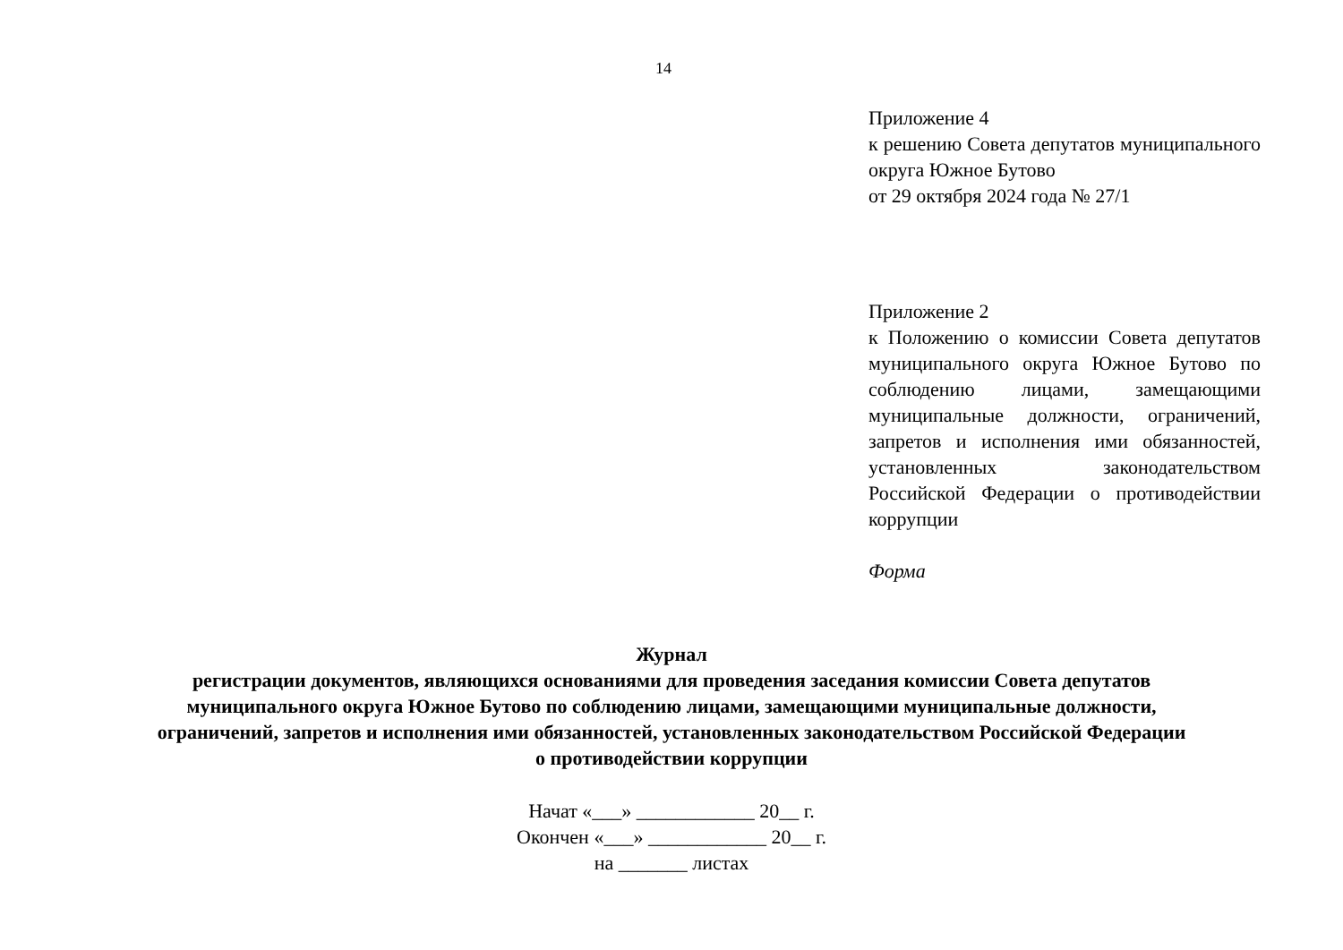14
Приложение 4
к решению Совета депутатов муниципального округа Южное Бутово
от 29 октября 2024 года № 27/1
Приложение 2
к Положению о комиссии Совета депутатов муниципального округа Южное Бутово по соблюдению лицами, замещающими муниципальные должности, ограничений, запретов и исполнения ими обязанностей, установленных законодательством Российской Федерации о противодействии коррупции
Форма
Журнал
регистрации документов, являющихся основаниями для проведения заседания комиссии Совета депутатов
муниципального округа Южное Бутово по соблюдению лицами, замещающими муниципальные должности,
ограничений, запретов и исполнения ими обязанностей, установленных законодательством Российской Федерации
о противодействии коррупции
Начат «___» ____________ 20__ г.
Окончен «___» ____________ 20__ г.
на _______ листах